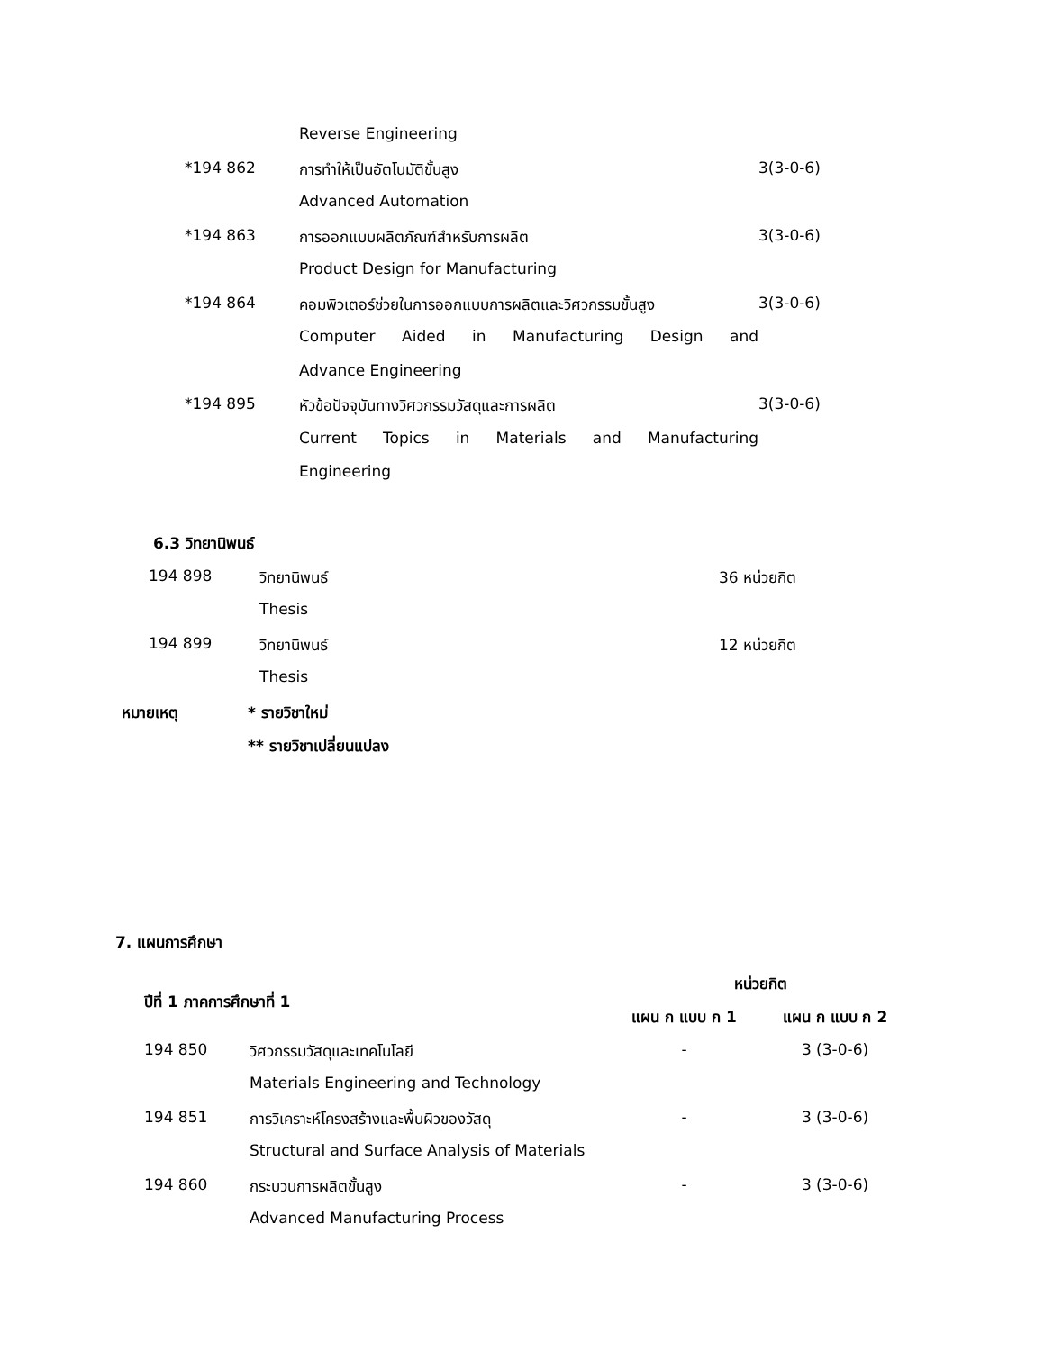| | Reverse Engineering | |
| *194 862 | การทำให้เป็นอัตโนมัติขั้นสูง | 3(3-0-6) |
| | Advanced Automation | |
| *194 863 | การออกแบบผลิตภัณฑ์สำหรับการผลิต | 3(3-0-6) |
| | Product Design for Manufacturing | |
| *194 864 | คอมพิวเตอร์ช่วยในการออกแบบการผลิตและวิศวกรรมขั้นสูง | 3(3-0-6) |
| | Computer Aided in Manufacturing Design and | |
| | Advance Engineering | |
| *194 895 | หัวข้อปัจจุบันทางวิศวกรรมวัสดุและการผลิต | 3(3-0-6) |
| | Current Topics in Materials and Manufacturing | |
| | Engineering | |
6.3 วิทยานิพนธ์
| 194 898 | วิทยานิพนธ์ | 36 หน่วยกิต |
| | Thesis | |
| 194 899 | วิทยานิพนธ์ | 12 หน่วยกิต |
| | Thesis | |
| หมายเหตุ | * รายวิชาใหม่ |
| | ** รายวิชาเปลี่ยนแปลง |
7. แผนการศึกษา
| ปีที่ 1 ภาคการศึกษาที่ 1 | | หน่วยกิต | |
| | | แผน ก แบบ ก 1 | แผน ก แบบ ก 2 |
| 194 850 | วิศวกรรมวัสดุและเทคโนโลยี | - | 3 (3-0-6) |
| | Materials Engineering and Technology | | |
| 194 851 | การวิเคราะห์โครงสร้างและพื้นผิวของวัสดุ | - | 3 (3-0-6) |
| | Structural and Surface Analysis of Materials | | |
| 194 860 | กระบวนการผลิตขั้นสูง | - | 3 (3-0-6) |
| | Advanced Manufacturing Process | | |